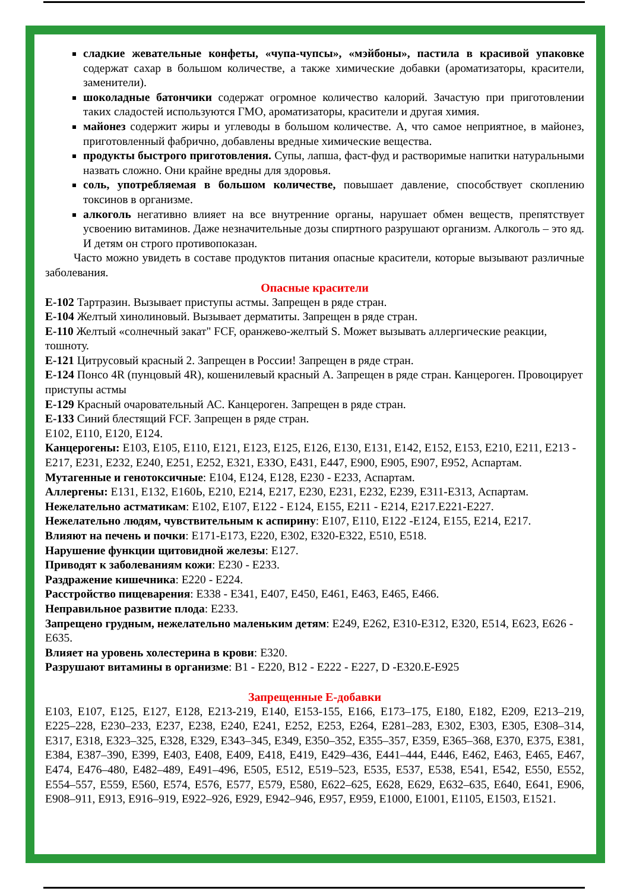сладкие жевательные конфеты, «чупа-чупсы», «мэйбоны», пастила в красивой упаковке содержат сахар в большом количестве, а также химические добавки (ароматизаторы, красители, заменители).
шоколадные батончики содержат огромное количество калорий. Зачастую при приготовлении таких сладостей используются ГМО, ароматизаторы, красители и другая химия.
майонез содержит жиры и углеводы в большом количестве. А, что самое неприятное, в майонез, приготовленный фабрично, добавлены вредные химические вещества.
продукты быстрого приготовления. Супы, лапша, фаст-фуд и растворимые напитки натуральными назвать сложно. Они крайне вредны для здоровья.
соль, употребляемая в большом количестве, повышает давление, способствует скоплению токсинов в организме.
алкоголь негативно влияет на все внутренние органы, нарушает обмен веществ, препятствует усвоению витаминов. Даже незначительные дозы спиртного разрушают организм. Алкоголь – это яд. И детям он строго противопоказан.
Часто можно увидеть в составе продуктов питания опасные красители, которые вызывают различные заболевания.
Опасные красители
Е-102 Тартразин. Вызывает приступы астмы. Запрещен в ряде стран.
Е-104 Желтый хинолиновый. Вызывает дерматиты. Запрещен в ряде стран.
Е-110 Желтый «солнечный закат" FCF, оранжево-желтый S. Может вызывать аллергические реакции, тошноту.
Е-121 Цитрусовый красный 2. Запрещен в России! Запрещен в ряде стран.
Е-124 Понсо 4R (пунцовый 4R), кошенилевый красный А. Запрещен в ряде стран. Канцероген. Провоцирует приступы астмы
Е-129 Красный очаровательный АС. Канцероген. Запрещен в ряде стран.
Е-133 Синий блестящий FCF. Запрещен в ряде стран.
Е102, Е110, Е120, Е124.
Канцерогены: Е103, Е105, Е110, Е121, Е123, Е125, Е126, Е130, Е131, Е142, Е152, Е153, Е210, Е211, Е213 - Е217, Е231, Е232, Е240, Е251, Е252, Е321, ЕЗЗО, Е431, Е447, Е900, Е905, Е907, Е952, Аспартам.
Мутагенные и генотоксичные: Е104, Е124, Е128, Е230 - Е233, Аспартам.
Аллергены: Е131, Е132, Е160Ь, Е210, Е214, Е217, Е230, Е231, Е232, Е239, Е311-Е313, Аспартам.
Нежелательно астматикам: Е102, Е107, Е122 - Е124, Е155, Е211 - Е214, Е217.Е221-Е227.
Нежелательно людям, чувствительным к аспирину: Е107, Е110, Е122 -Е124, Е155, Е214, Е217.
Влияют на печень и почки: Е171-Е173, Е220, Е302, Е320-Е322, Е510, Е518.
Нарушение функции щитовидной железы: Е127.
Приводят к заболеваниям кожи: Е230 - Е233.
Раздражение кишечника: Е220 - Е224.
Расстройство пищеварения: Е338 - Е341, Е407, Е450, Е461, Е463, Е465, Е466.
Неправильное развитие плода: Е233.
Запрещено грудным, нежелательно маленьким детям: Е249, Е262, Е310-Е312, Е320, Е514, Е623, Е626 - Е635.
Влияет на уровень холестерина в крови: Е320.
Разрушают витамины в организме: B1 - Е220, B12 - Е222 - Е227, D -Е320.Е-Е925
Запрещенные Е-добавки
E103, E107, E125, E127, E128, E213-219, E140, E153-155, E166, E173–175, E180, E182, E209, E213–219, E225–228, E230–233, E237, E238, E240, E241, E252, E253, E264, E281–283, E302, E303, E305, E308–314, E317, E318, E323–325, E328, E329, E343–345, E349, E350–352, E355–357, E359, E365–368, E370, E375, E381, E384, E387–390, E399, E403, E408, E409, E418, E419, E429–436, E441–444, E446, E462, E463, E465, E467, E474, E476–480, E482–489, E491–496, E505, E512, E519–523, E535, E537, E538, E541, E542, E550, E552, E554–557, E559, E560, E574, E576, E577, E579, E580, E622–625, E628, E629, E632–635, E640, E641, E906, E908–911, E913, E916–919, E922–926, E929, E942–946, E957, E959, E1000, E1001, E1105, E1503, E1521.